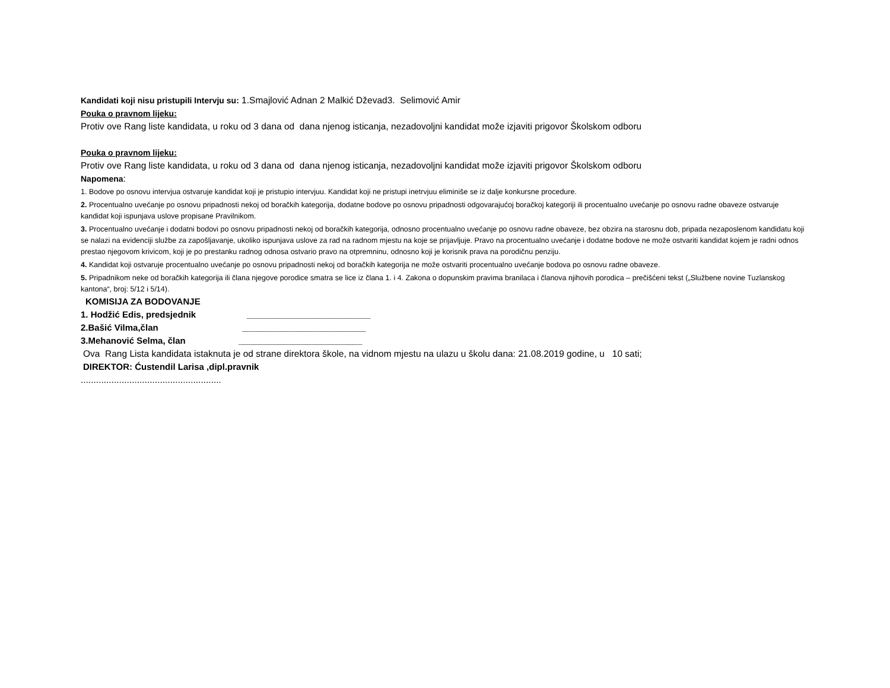Kandidati koji nisu pristupili Intervju su: 1.Smajlović Adnan 2 Malkić Dževad3. Selimović Amir
Pouka o pravnom lijeku:
Protiv ove Rang liste kandidata, u roku od 3 dana od dana njenog isticanja, nezadovoljni kandidat može izjaviti prigovor Školskom odboru
Pouka o pravnom lijeku:
Protiv ove Rang liste kandidata, u roku od 3 dana od dana njenog isticanja, nezadovoljni kandidat može izjaviti prigovor Školskom odboru
Napomena:
1. Bodove po osnovu intervjua ostvaruje kandidat koji je pristupio intervjuu. Kandidat koji ne pristupi inetrvjuu eliminiše se iz dalje konkursne procedure.
2. Procentualno uvećanje po osnovu pripadnosti nekoj od boračkih kategorija, dodatne bodove po osnovu pripadnosti odgovarajućoj boračkoj kategoriji ili procentualno uvećanje po osnovu radne obaveze ostvaruje kandidat koji ispunjava uslove propisane Pravilnikom.
3. Procentualno uvećanje i dodatni bodovi po osnovu pripadnosti nekoj od boračkih kategorija, odnosno procentualno uvećanje po osnovu radne obaveze, bez obzira na starosnu dob, pripada nezaposlenom kandidatu koji se nalazi na evidenciji službe za zapošljavanje, ukoliko ispunjava uslove za rad na radnom mjestu na koje se prijavljuje. Pravo na procentualno uvećanje i dodatne bodove ne može ostvariti kandidat kojem je radni odnos prestao njegovom krivicom, koji je po prestanku radnog odnosa ostvario pravo na otpremninu, odnosno koji je korisnik prava na porodičnu penziju.
4. Kandidat koji ostvaruje procentualno uvećanje po osnovu pripadnosti nekoj od boračkih kategorija ne može ostvariti procentualno uvećanje bodova po osnovu radne obaveze.
5. Pripadnikom neke od boračkih kategorija ili člana njegove porodice smatra se lice iz člana 1. i 4. Zakona o dopunskim pravima branilaca i članova njihovih porodica – prečišćeni tekst („Službene novine Tuzlanskog kantona“, broj: 5/12 i 5/14).
KOMISIJA ZA BODOVANJE
1. Hodžić Edis, predsjednik _________________________
2.Bašić Vilma,član _________________________
3.Mehanović Selma, član _________________________
Ova Rang Lista kandidata istaknuta je od strane direktora škole, na vidnom mjestu na ulazu u školu dana: 21.08.2019 godine, u 10 sati;
DIREKTOR: Ćustendil Larisa ,dipl.pravnik
.......................................................